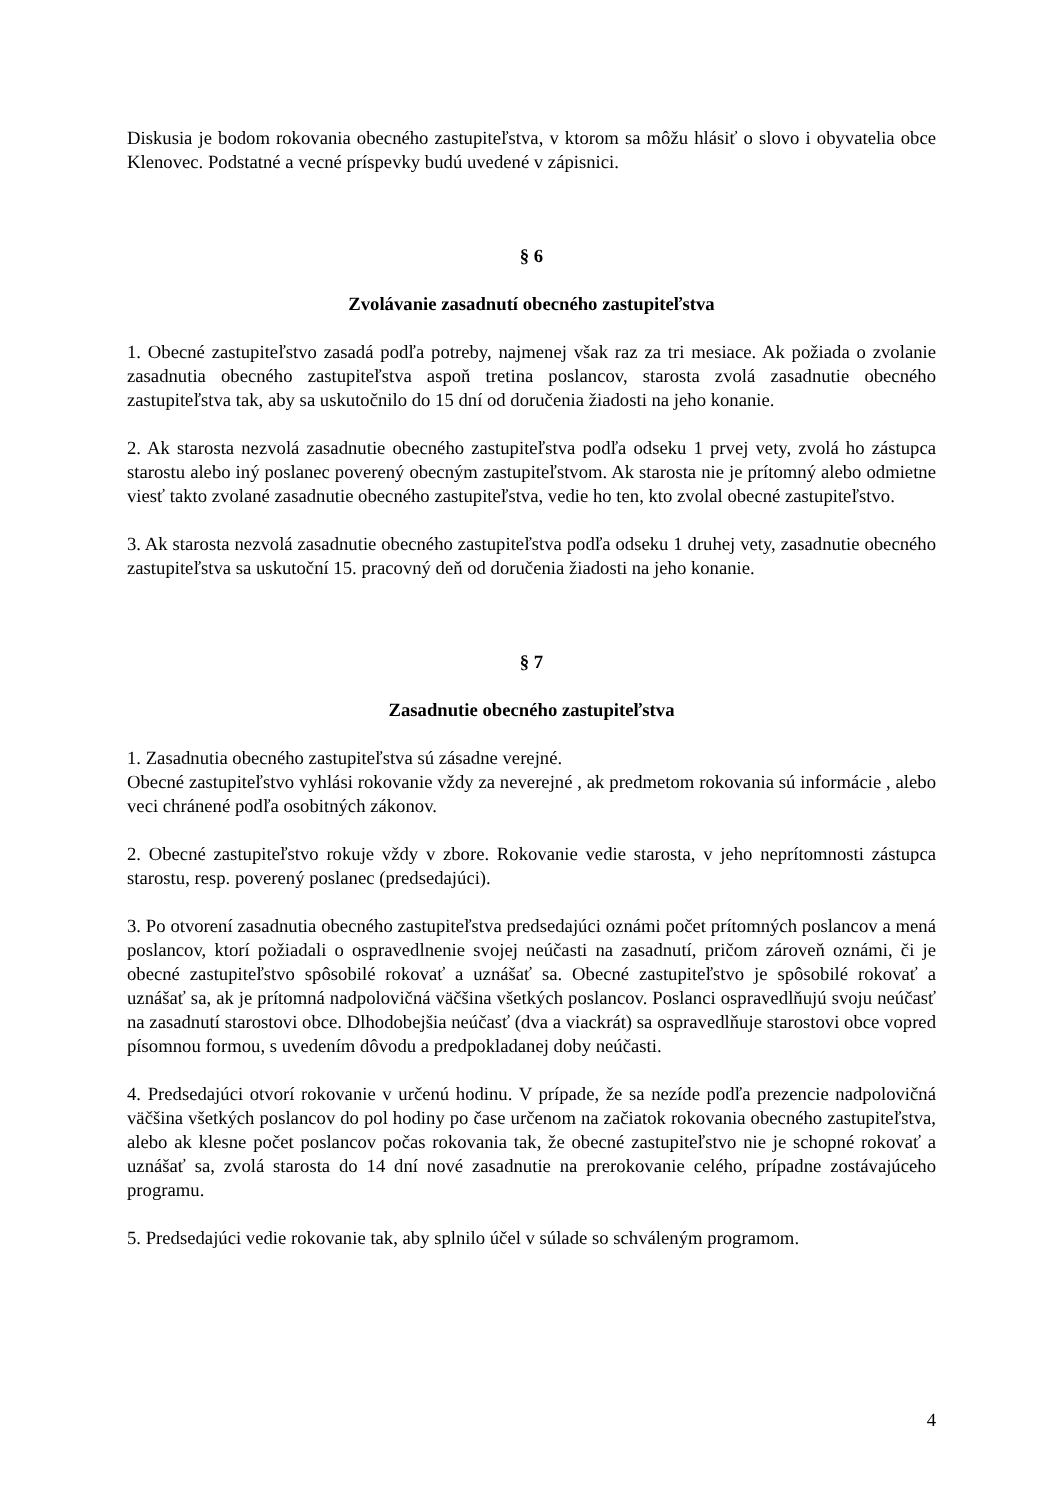Diskusia je bodom rokovania obecného zastupiteľstva, v ktorom sa môžu hlásiť o slovo i obyvatelia obce Klenovec. Podstatné a vecné príspevky budú uvedené v zápisnici.
§ 6
Zvolávanie zasadnutí obecného zastupiteľstva
1. Obecné zastupiteľstvo zasadá podľa potreby, najmenej však raz za tri mesiace. Ak požiada o zvolanie zasadnutia obecného zastupiteľstva aspoň tretina poslancov, starosta zvolá zasadnutie obecného zastupiteľstva tak, aby sa uskutočnilo do 15 dní od doručenia žiadosti na jeho konanie.
2. Ak starosta nezvolá zasadnutie obecného zastupiteľstva podľa odseku 1 prvej vety, zvolá ho zástupca starostu alebo iný poslanec poverený obecným zastupiteľstvom. Ak starosta nie je prítomný alebo odmietne viesť takto zvolané zasadnutie obecného zastupiteľstva, vedie ho ten, kto zvolal obecné zastupiteľstvo.
3. Ak starosta nezvolá zasadnutie obecného zastupiteľstva podľa odseku 1 druhej vety, zasadnutie obecného zastupiteľstva sa uskutoční 15. pracovný deň od doručenia žiadosti na jeho konanie.
§ 7
Zasadnutie obecného zastupiteľstva
1. Zasadnutia obecného zastupiteľstva sú zásadne verejné.
Obecné zastupiteľstvo vyhlási rokovanie vždy za neverejné , ak predmetom rokovania sú informácie , alebo veci chránené podľa osobitných zákonov.
2. Obecné zastupiteľstvo rokuje vždy v zbore. Rokovanie vedie starosta, v jeho neprítomnosti zástupca starostu, resp. poverený poslanec (predsedajúci).
3. Po otvorení zasadnutia obecného zastupiteľstva predsedajúci oznámi počet prítomných poslancov a mená poslancov, ktorí požiadali o ospravedlnenie svojej neúčasti na zasadnutí, pričom zároveň oznámi, či je obecné zastupiteľstvo spôsobilé rokovať a uznášať sa. Obecné zastupiteľstvo je spôsobilé rokovať a uznášať sa, ak je prítomná nadpolovičná väčšina všetkých poslancov. Poslanci ospravedlňujú svoju neúčasť na zasadnutí starostovi obce. Dlhodobejšia neúčasť (dva a viackrát) sa ospravedlňuje starostovi obce vopred písomnou formou, s uvedením dôvodu a predpokladanej doby neúčasti.
4. Predsedajúci otvorí rokovanie v určenú hodinu. V prípade, že sa nezíde podľa prezencie nadpolovičná väčšina všetkých poslancov do pol hodiny po čase určenom na začiatok rokovania obecného zastupiteľstva, alebo ak klesne počet poslancov počas rokovania tak, že obecné zastupiteľstvo nie je schopné rokovať a uznášať sa, zvolá starosta do 14 dní nové zasadnutie na prerokovanie celého, prípadne zostávajúceho programu.
5. Predsedajúci vedie rokovanie tak, aby splnilo účel v súlade so schváleným programom.
4